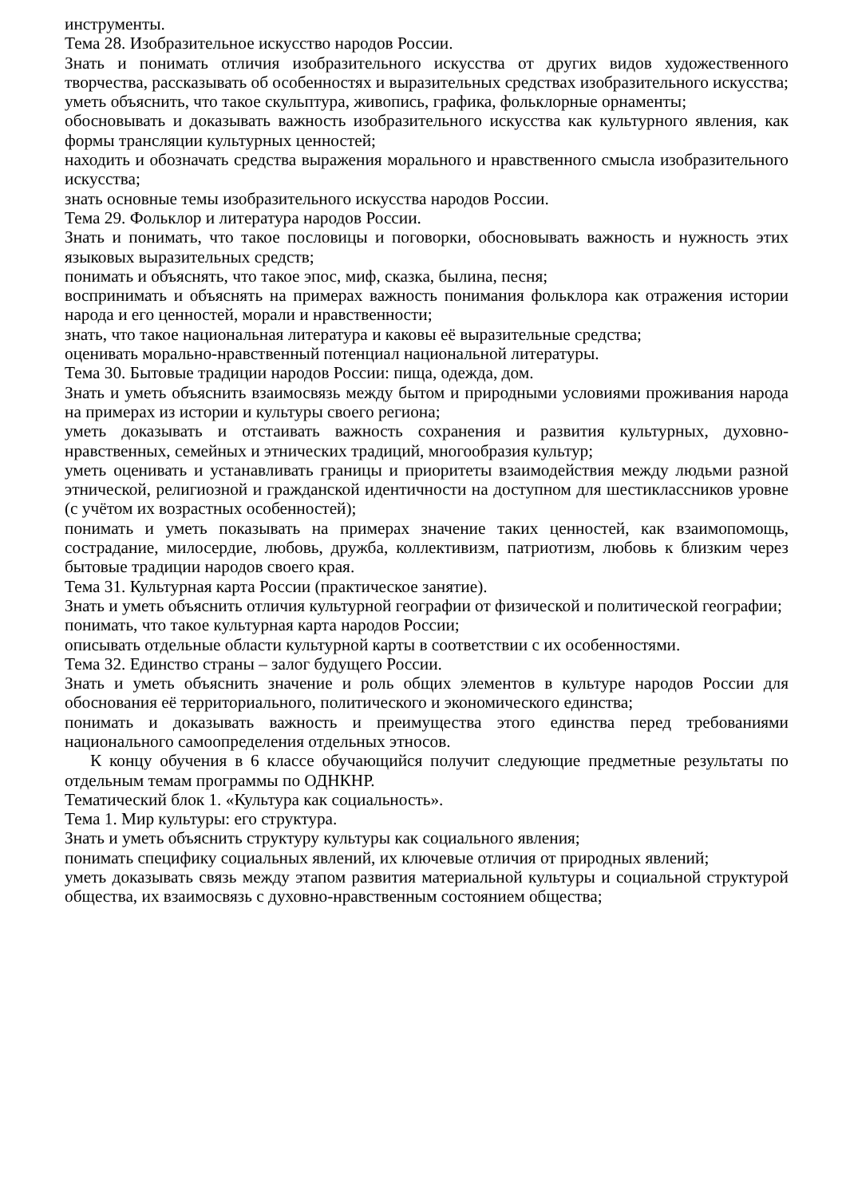инструменты.
Тема 28. Изобразительное искусство народов России.
Знать и понимать отличия изобразительного искусства от других видов художественного творчества, рассказывать об особенностях и выразительных средствах изобразительного искусства;
уметь объяснить, что такое скульптура, живопись, графика, фольклорные орнаменты;
обосновывать и доказывать важность изобразительного искусства как культурного явления, как формы трансляции культурных ценностей;
находить и обозначать средства выражения морального и нравственного смысла изобразительного искусства;
знать основные темы изобразительного искусства народов России.
Тема 29. Фольклор и литература народов России.
Знать и понимать, что такое пословицы и поговорки, обосновывать важность и нужность этих языковых выразительных средств;
понимать и объяснять, что такое эпос, миф, сказка, былина, песня;
воспринимать и объяснять на примерах важность понимания фольклора как отражения истории народа и его ценностей, морали и нравственности;
знать, что такое национальная литература и каковы её выразительные средства;
оценивать морально-нравственный потенциал национальной литературы.
Тема 30. Бытовые традиции народов России: пища, одежда, дом.
Знать и уметь объяснить взаимосвязь между бытом и природными условиями проживания народа на примерах из истории и культуры своего региона;
уметь доказывать и отстаивать важность сохранения и развития культурных, духовно-нравственных, семейных и этнических традиций, многообразия культур;
уметь оценивать и устанавливать границы и приоритеты взаимодействия между людьми разной этнической, религиозной и гражданской идентичности на доступном для шестиклассников уровне (с учётом их возрастных особенностей);
понимать и уметь показывать на примерах значение таких ценностей, как взаимопомощь, сострадание, милосердие, любовь, дружба, коллективизм, патриотизм, любовь к близким через бытовые традиции народов своего края.
Тема 31. Культурная карта России (практическое занятие).
Знать и уметь объяснить отличия культурной географии от физической и политической географии;
понимать, что такое культурная карта народов России;
описывать отдельные области культурной карты в соответствии с их особенностями.
Тема 32. Единство страны – залог будущего России.
Знать и уметь объяснить значение и роль общих элементов в культуре народов России для обоснования её территориального, политического и экономического единства;
понимать и доказывать важность и преимущества этого единства перед требованиями национального самоопределения отдельных этносов.
К концу обучения в 6 классе обучающийся получит следующие предметные результаты по отдельным темам программы по ОДНКНР.
Тематический блок 1. «Культура как социальность».
Тема 1. Мир культуры: его структура.
Знать и уметь объяснить структуру культуры как социального явления;
понимать специфику социальных явлений, их ключевые отличия от природных явлений;
уметь доказывать связь между этапом развития материальной культуры и социальной структурой общества, их взаимосвязь с духовно-нравственным состоянием общества;